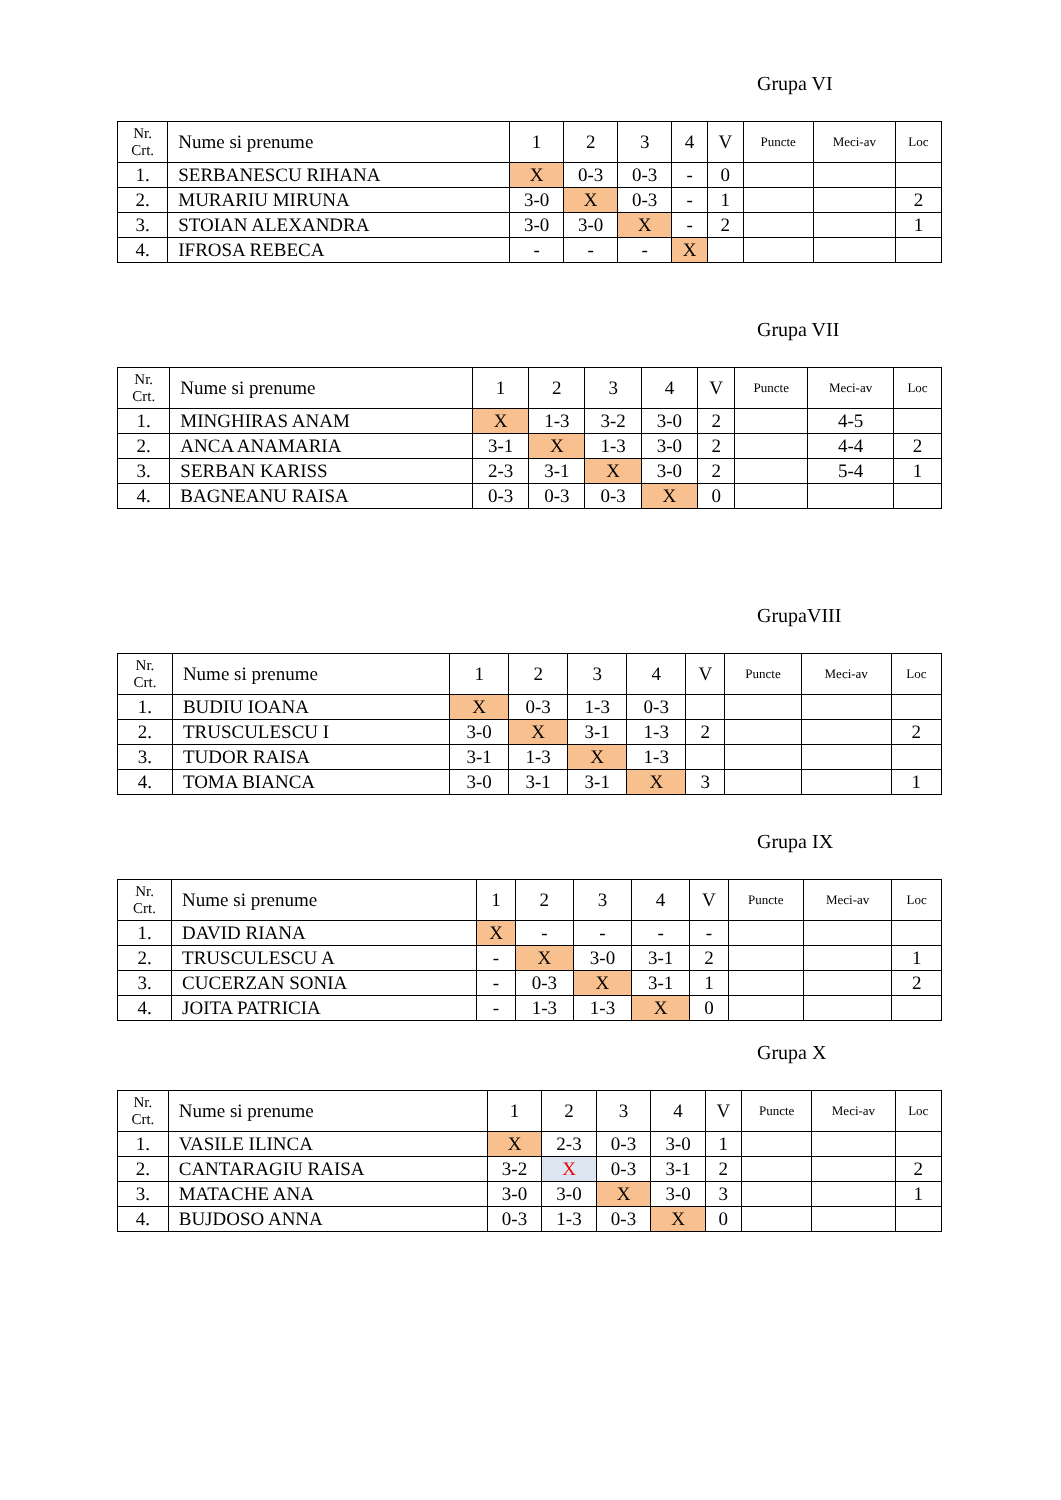Grupa VI
| Nr. Crt. | Nume si prenume | 1 | 2 | 3 | 4 | V | Puncte | Meci-av | Loc |
| --- | --- | --- | --- | --- | --- | --- | --- | --- | --- |
| 1. | SERBANESCU RIHANA | X | 0-3 | 0-3 | - | 0 | | | |
| 2. | MURARIU MIRUNA | 3-0 | X | 0-3 | - | 1 | | | 2 |
| 3. | STOIAN ALEXANDRA | 3-0 | 3-0 | X | - | 2 | | | 1 |
| 4. | IFROSA REBECA | - | - | - | X | | | | |
Grupa VII
| Nr. Crt. | Nume si prenume | 1 | 2 | 3 | 4 | V | Puncte | Meci-av | Loc |
| --- | --- | --- | --- | --- | --- | --- | --- | --- | --- |
| 1. | MINGHIRAS ANAM | X | 1-3 | 3-2 | 3-0 | 2 | | 4-5 | |
| 2. | ANCA ANAMARIA | 3-1 | X | 1-3 | 3-0 | 2 | | 4-4 | 2 |
| 3. | SERBAN KARISS | 2-3 | 3-1 | X | 3-0 | 2 | | 5-4 | 1 |
| 4. | BAGNEANU RAISA | 0-3 | 0-3 | 0-3 | X | 0 | | | |
GrupaVIII
| Nr. Crt. | Nume si prenume | 1 | 2 | 3 | 4 | V | Puncte | Meci-av | Loc |
| --- | --- | --- | --- | --- | --- | --- | --- | --- | --- |
| 1. | BUDIU IOANA | X | 0-3 | 1-3 | 0-3 | | | | |
| 2. | TRUSCULESCU I | 3-0 | X | 3-1 | 1-3 | 2 | | | 2 |
| 3. | TUDOR RAISA | 3-1 | 1-3 | X | 1-3 | | | | |
| 4. | TOMA BIANCA | 3-0 | 3-1 | 3-1 | X | 3 | | | 1 |
Grupa IX
| Nr. Crt. | Nume si prenume | 1 | 2 | 3 | 4 | V | Puncte | Meci-av | Loc |
| --- | --- | --- | --- | --- | --- | --- | --- | --- | --- |
| 1. | DAVID RIANA | X | - | - | - | - | | | |
| 2. | TRUSCULESCU A | - | X | 3-0 | 3-1 | 2 | | | 1 |
| 3. | CUCERZAN SONIA | - | 0-3 | X | 3-1 | 1 | | | 2 |
| 4. | JOITA PATRICIA | - | 1-3 | 1-3 | X | 0 | | | |
Grupa X
| Nr. Crt. | Nume si prenume | 1 | 2 | 3 | 4 | V | Puncte | Meci-av | Loc |
| --- | --- | --- | --- | --- | --- | --- | --- | --- | --- |
| 1. | VASILE ILINCA | X | 2-3 | 0-3 | 3-0 | 1 | | | |
| 2. | CANTARAGIU RAISA | 3-2 | X | 0-3 | 3-1 | 2 | | | 2 |
| 3. | MATACHE ANA | 3-0 | 3-0 | X | 3-0 | 3 | | | 1 |
| 4. | BUJDOSO ANNA | 0-3 | 1-3 | 0-3 | X | 0 | | | |